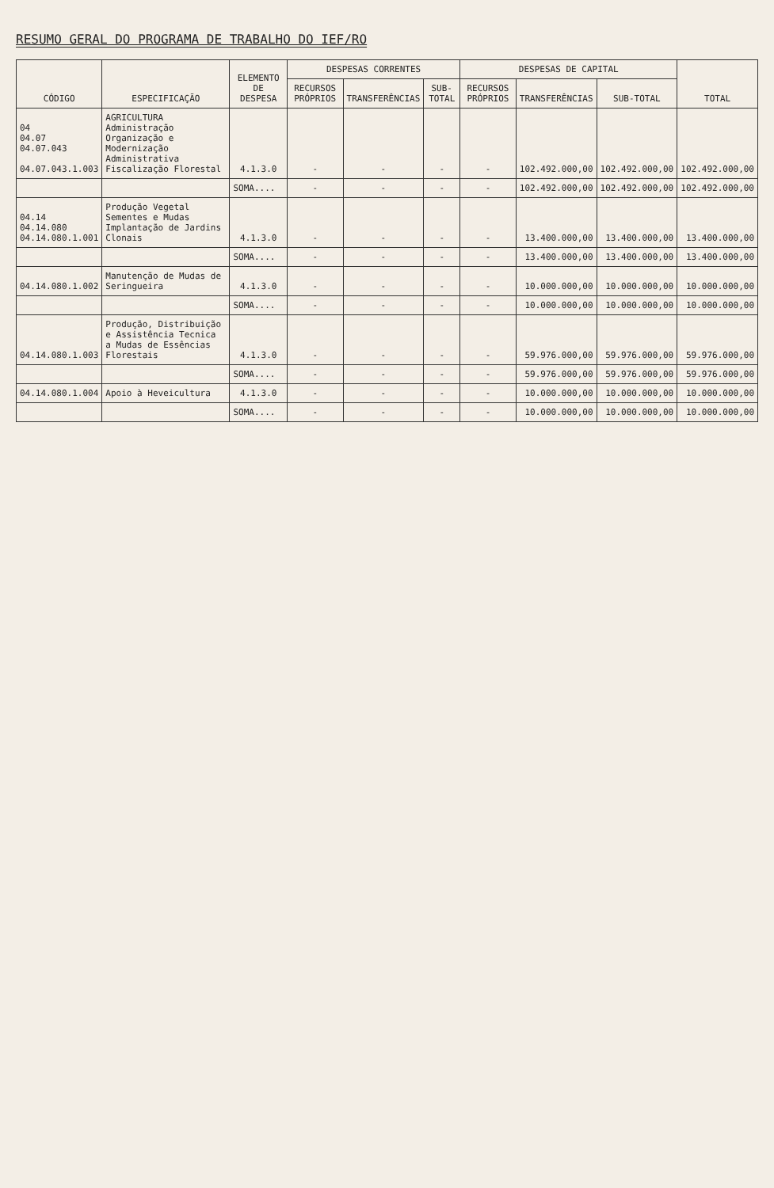RESUMO GERAL DO PROGRAMA DE TRABALHO DO IEF/RO
| CÓDIGO | ESPECIFICAÇÃO | ELEMENTO DE DESPESA | DESPESAS CORRENTES | | | DESPESAS DE CAPITAL | | | TOTAL |
| --- | --- | --- | --- | --- | --- | --- | --- | --- | --- |
| | | | RECURSOS PRÓPRIOS | TRANSFERÊNCIAS | SUB-TOTAL | RECURSOS PRÓPRIOS | TRANSFERÊNCIAS | SUB-TOTAL | |
| 04 04.07 04.07.043 04.07.043.1.003 | AGRICULTURA Administração Organização e Modernização Administrativa Fiscalização Florestal | 4.1.3.0 | - | - | - | - | 102.492.000,00 | 102.492.000,00 | 102.492.000,00 |
| | | SOMA.... | - | - | - | - | 102.492.000,00 | 102.492.000,00 | 102.492.000,00 |
| 04.14 04.14.080 04.14.080.1.001 | Produção Vegetal Sementes e Mudas Implantação de Jardins Clonais | 4.1.3.0 | - | - | - | - | 13.400.000,00 | 13.400.000,00 | 13.400.000,00 |
| | | SOMA.... | - | - | - | - | 13.400.000,00 | 13.400.000,00 | 13.400.000,00 |
| 04.14.080.1.002 | Manutenção de Mudas de Seringueira | 4.1.3.0 | - | - | - | - | 10.000.000,00 | 10.000.000,00 | 10.000.000,00 |
| | | SOMA.... | - | - | - | - | 10.000.000,00 | 10.000.000,00 | 10.000.000,00 |
| 04.14.080.1.003 | Produção, Distribuição e Assistência Tecnica a Mudas de Essências Florestais | 4.1.3.0 | - | - | - | - | 59.976.000,00 | 59.976.000,00 | 59.976.000,00 |
| | | SOMA.... | - | - | - | - | 59.976.000,00 | 59.976.000,00 | 59.976.000,00 |
| 04.14.080.1.004 | Apoio à Heveicultura | 4.1.3.0 | - | - | - | - | 10.000.000,00 | 10.000.000,00 | 10.000.000,00 |
| | | SOMA.... | - | - | - | - | 10.000.000,00 | 10.000.000,00 | 10.000.000,00 |